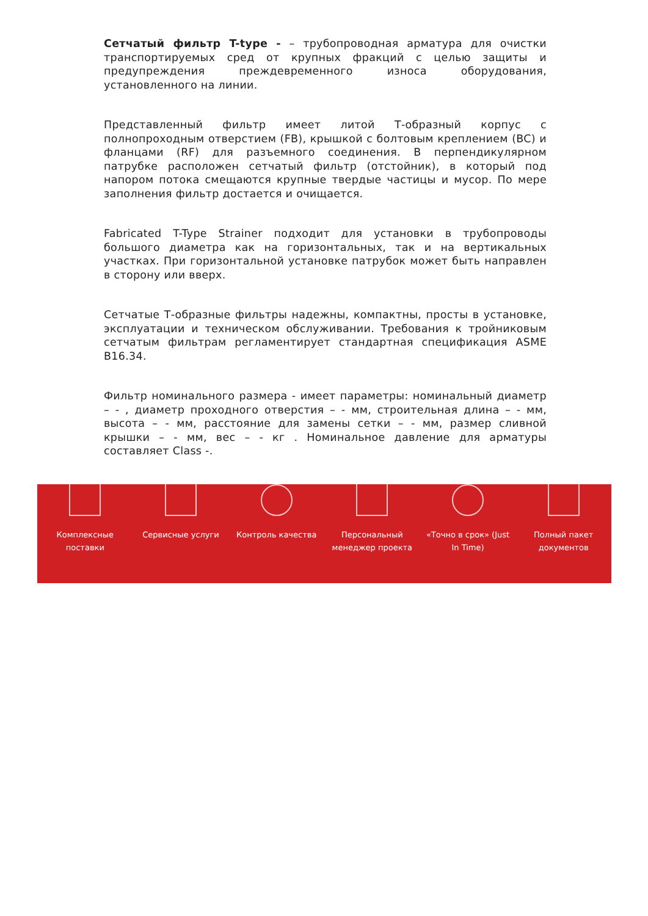Сетчатый фильтр T-type - – трубопроводная арматура для очистки транспортируемых сред от крупных фракций с целью защиты и предупреждения преждевременного износа оборудования, установленного на линии.
Представленный фильтр имеет литой Т-образный корпус с полнопроходным отверстием (FB), крышкой с болтовым креплением (BC) и фланцами (RF) для разъемного соединения. В перпендикулярном патрубке расположен сетчатый фильтр (отстойник), в который под напором потока смещаются крупные твердые частицы и мусор. По мере заполнения фильтр достается и очищается.
Fabricated T-Type Strainer подходит для установки в трубопроводы большого диаметра как на горизонтальных, так и на вертикальных участках. При горизонтальной установке патрубок может быть направлен в сторону или вверх.
Сетчатые Т-образные фильтры надежны, компактны, просты в установке, эксплуатации и техническом обслуживании. Требования к тройниковым сетчатым фильтрам регламентирует стандартная спецификация ASME B16.34.
Фильтр номинального размера - имеет параметры: номинальный диаметр – - , диаметр проходного отверстия – - мм, строительная длина – - мм, высота – - мм, расстояние для замены сетки – - мм, размер сливной крышки – - мм, вес – - кг . Номинальное давление для арматуры составляет Class -.
Комплексные
поставки
Сервисные услуги Контроль качества Персональный
менеджер проекта
«Точно в срок» (Just
In Time)
Полный пакет
документов